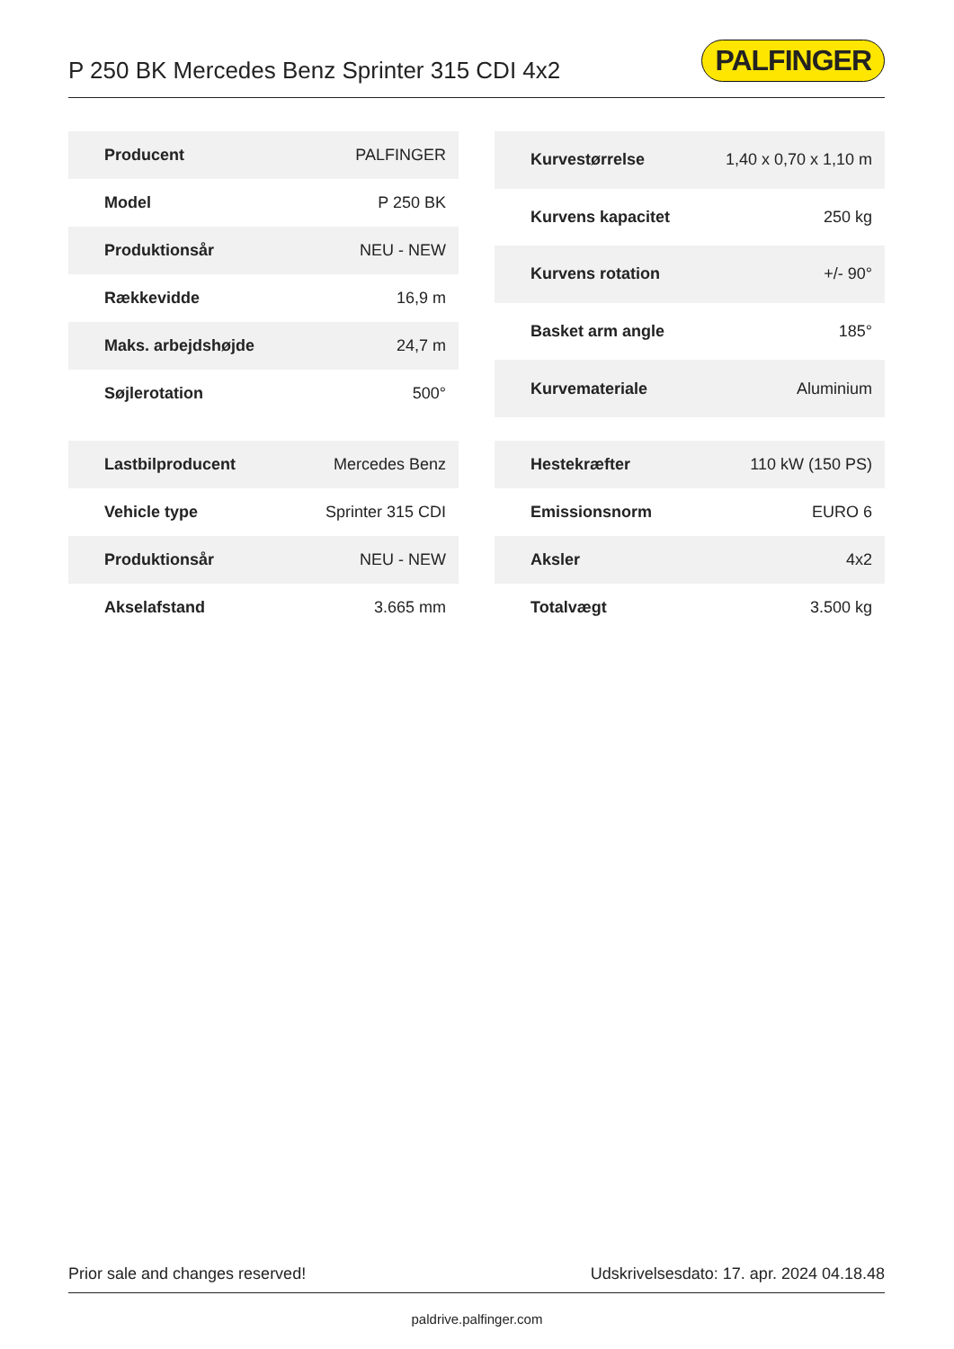P 250 BK Mercedes Benz Sprinter 315 CDI 4x2
PALFINGER
| Producent | PALFINGER |
| Model | P 250 BK |
| Produktionsår | NEU - NEW |
| Rækkevidde | 16,9 m |
| Maks. arbejdshøjde | 24,7 m |
| Søjlerotation | 500° |
| Kurvestørrelse | 1,40 x 0,70 x 1,10 m |
| Kurvens kapacitet | 250 kg |
| Kurvens rotation | +/- 90° |
| Basket arm angle | 185° |
| Kurvemateriale | Aluminium |
| Lastbilproducent | Mercedes Benz |
| Vehicle type | Sprinter 315 CDI |
| Produktionsår | NEU - NEW |
| Akselafstand | 3.665 mm |
| Hestekræfter | 110 kW (150 PS) |
| Emissionsnorm | EURO 6 |
| Aksler | 4x2 |
| Totalvægt | 3.500 kg |
Prior sale and changes reserved! Udskrivelsesdato: 17. apr. 2024 04.18.48
paldrive.palfinger.com